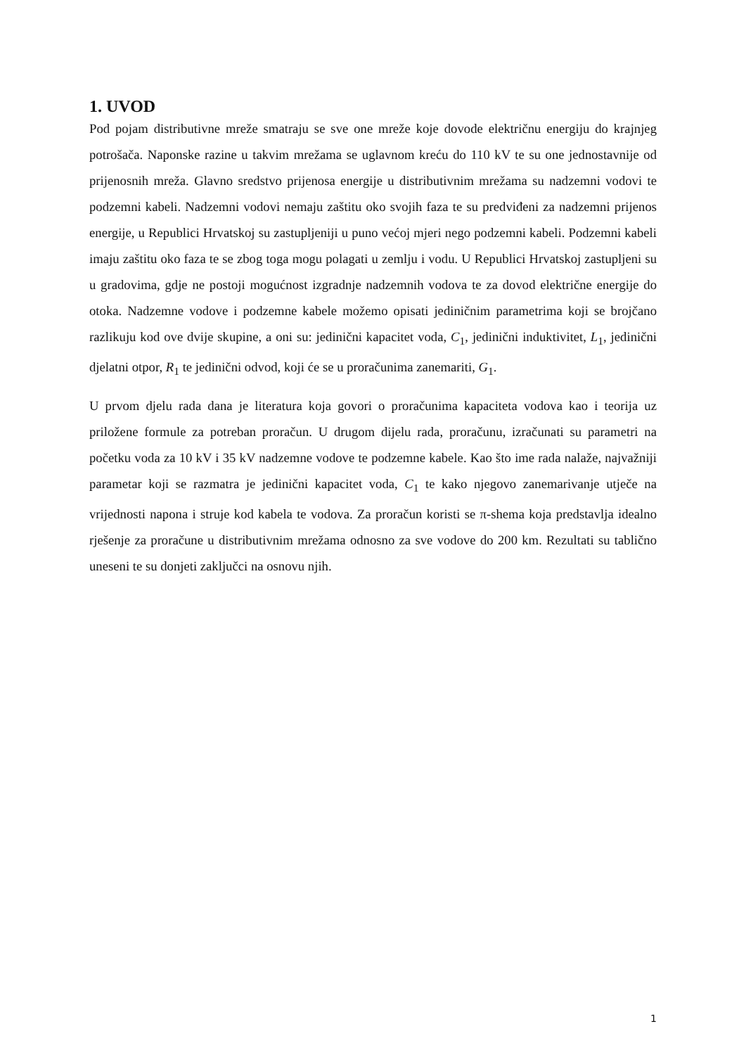1. UVOD
Pod pojam distributivne mreže smatraju se sve one mreže koje dovode električnu energiju do krajnjeg potrošača. Naponske razine u takvim mrežama se uglavnom kreću do 110 kV te su one jednostavnije od prijenosnih mreža. Glavno sredstvo prijenosa energije u distributivnim mrežama su nadzemni vodovi te podzemni kabeli. Nadzemni vodovi nemaju zaštitu oko svojih faza te su predviđeni za nadzemni prijenos energije, u Republici Hrvatskoj su zastupljeniji u puno većoj mjeri nego podzemni kabeli. Podzemni kabeli imaju zaštitu oko faza te se zbog toga mogu polagati u zemlju i vodu. U Republici Hrvatskoj zastupljeni su u gradovima, gdje ne postoji mogućnost izgradnje nadzemnih vodova te za dovod električne energije do otoka. Nadzemne vodove i podzemne kabele možemo opisati jediničnim parametrima koji se brojčano razlikuju kod ove dvije skupine, a oni su: jedinični kapacitet voda, C<sub>1</sub>, jedinični induktivitet, L<sub>1</sub>, jedinični djelatni otpor, R<sub>1</sub> te jedinični odvod, koji će se u proračunima zanemariti, G<sub>1</sub>.
U prvom djelu rada dana je literatura koja govori o proračunima kapaciteta vodova kao i teorija uz priložene formule za potreban proračun. U drugom dijelu rada, proračunu, izračunati su parametri na početku voda za 10 kV i 35 kV nadzemne vodove te podzemne kabele. Kao što ime rada nalaže, najvažniji parametar koji se razmatra je jedinični kapacitet voda, C<sub>1</sub> te kako njegovo zanemarivanje utječe na vrijednosti napona i struje kod kabela te vodova. Za proračun koristi se π-shema koja predstavlja idealno rješenje za proračune u distributivnim mrežama odnosno za sve vodove do 200 km. Rezultati su tablično uneseni te su donjeti zaključci na osnovu njih.
1